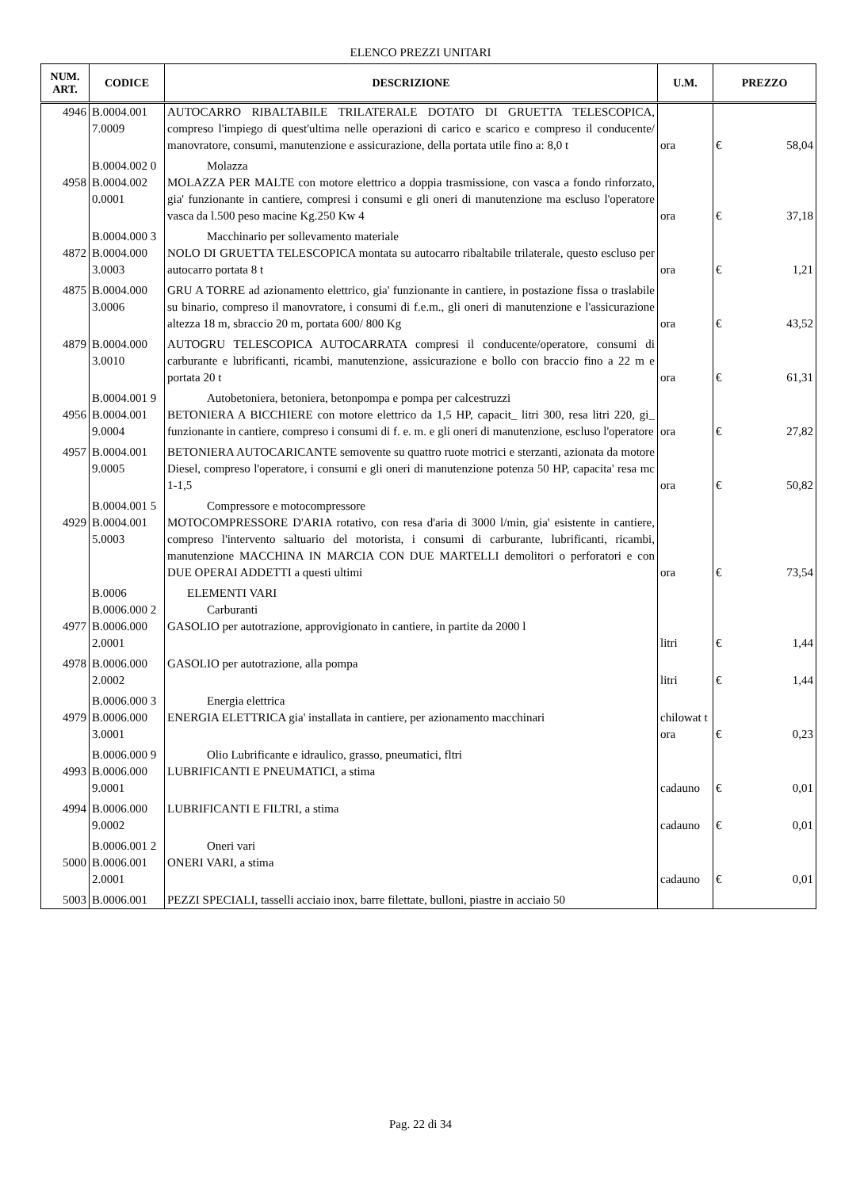ELENCO PREZZI UNITARI
| NUM. ART. | CODICE | DESCRIZIONE | U.M. | PREZZO | |
| --- | --- | --- | --- | --- | --- |
| 4946 | B.0004.001 7.0009 | AUTOCARRO RIBALTABILE TRILATERALE DOTATO DI GRUETTA TELESCOPICA, compreso l'impiego di quest'ultima nelle operazioni di carico e scarico e compreso il conducente/ manovratore, consumi, manutenzione e assicurazione, della portata utile fino a: 8,0 t | ora | € | 58,04 |
| | B.0004.002 0 | Molazza | | | |
| 4958 | B.0004.002 0.0001 | MOLAZZA PER MALTE con motore elettrico a doppia trasmissione, con vasca a fondo rinforzato, gia' funzionante in cantiere, compresi i consumi e gli oneri di manutenzione ma escluso l'operatore vasca da l.500 peso macine Kg.250 Kw 4 | ora | € | 37,18 |
| | B.0004.000 3 | Macchinario per sollevamento materiale | | | |
| 4872 | B.0004.000 3.0003 | NOLO DI GRUETTA TELESCOPICA montata su autocarro ribaltabile trilaterale, questo escluso per autocarro portata 8 t | ora | € | 1,21 |
| 4875 | B.0004.000 3.0006 | GRU A TORRE ad azionamento elettrico, gia' funzionante in cantiere, in postazione fissa o traslabile su binario, compreso il manovratore, i consumi di f.e.m., gli oneri di manutenzione e l'assicurazione altezza 18 m, sbraccio 20 m, portata 600/ 800 Kg | ora | € | 43,52 |
| 4879 | B.0004.000 3.0010 | AUTOGRU TELESCOPICA AUTOCARRATA compresi il conducente/operatore, consumi di carburante e lubrificanti, ricambi, manutenzione, assicurazione e bollo con braccio fino a 22 m e portata 20 t | ora | € | 61,31 |
| | B.0004.001 9 | Autobetoniera, betoniera, betonpompa e pompa per calcestruzzi | | | |
| 4956 | B.0004.001 9.0004 | BETONIERA A BICCHIERE con motore elettrico da 1,5 HP, capacit_ litri 300, resa litri 220, gi_ funzionante in cantiere, compreso i consumi di f. e. m. e gli oneri di manutenzione, escluso l'operatore | ora | € | 27,82 |
| 4957 | B.0004.001 9.0005 | BETONIERA AUTOCARICANTE semovente su quattro ruote motrici e sterzanti, azionata da motore Diesel, compreso l'operatore, i consumi e gli oneri di manutenzione potenza 50 HP, capacita' resa mc 1-1,5 | ora | € | 50,82 |
| | B.0004.001 5 | Compressore e motocompressore | | | |
| 4929 | B.0004.001 5.0003 | MOTOCOMPRESSORE D'ARIA rotativo, con resa d'aria di 3000 l/min, gia' esistente in cantiere, compreso l'intervento saltuario del motorista, i consumi di carburante, lubrificanti, ricambi, manutenzione MACCHINA IN MARCIA CON DUE MARTELLI demolitori o perforatori e con DUE OPERAI ADDETTI a questi ultimi | ora | € | 73,54 |
| | B.0006 | ELEMENTI VARI | | | |
| | B.0006.000 2 | Carburanti | | | |
| 4977 | B.0006.000 2.0001 | GASOLIO per autotrazione, approvigionato in cantiere, in partite da 2000 l | litri | € | 1,44 |
| 4978 | B.0006.000 2.0002 | GASOLIO per autotrazione, alla pompa | litri | € | 1,44 |
| | B.0006.000 3 | Energia elettrica | | | |
| 4979 | B.0006.000 3.0001 | ENERGIA ELETTRICA gia' installata in cantiere, per azionamento macchinari | chilowat t ora | € | 0,23 |
| | B.0006.000 9 | Olio Lubrificante e idraulico, grasso, pneumatici, fltri | | | |
| 4993 | B.0006.000 9.0001 | LUBRIFICANTI E PNEUMATICI, a stima | cadauno | € | 0,01 |
| 4994 | B.0006.000 9.0002 | LUBRIFICANTI E FILTRI, a stima | cadauno | € | 0,01 |
| | B.0006.001 2 | Oneri vari | | | |
| 5000 | B.0006.001 2.0001 | ONERI VARI, a stima | cadauno | € | 0,01 |
| 5003 | B.0006.001 | PEZZI SPECIALI, tasselli acciaio inox, barre filettate, bulloni, piastre in acciaio 50 | | | |
Pag. 22 di 34